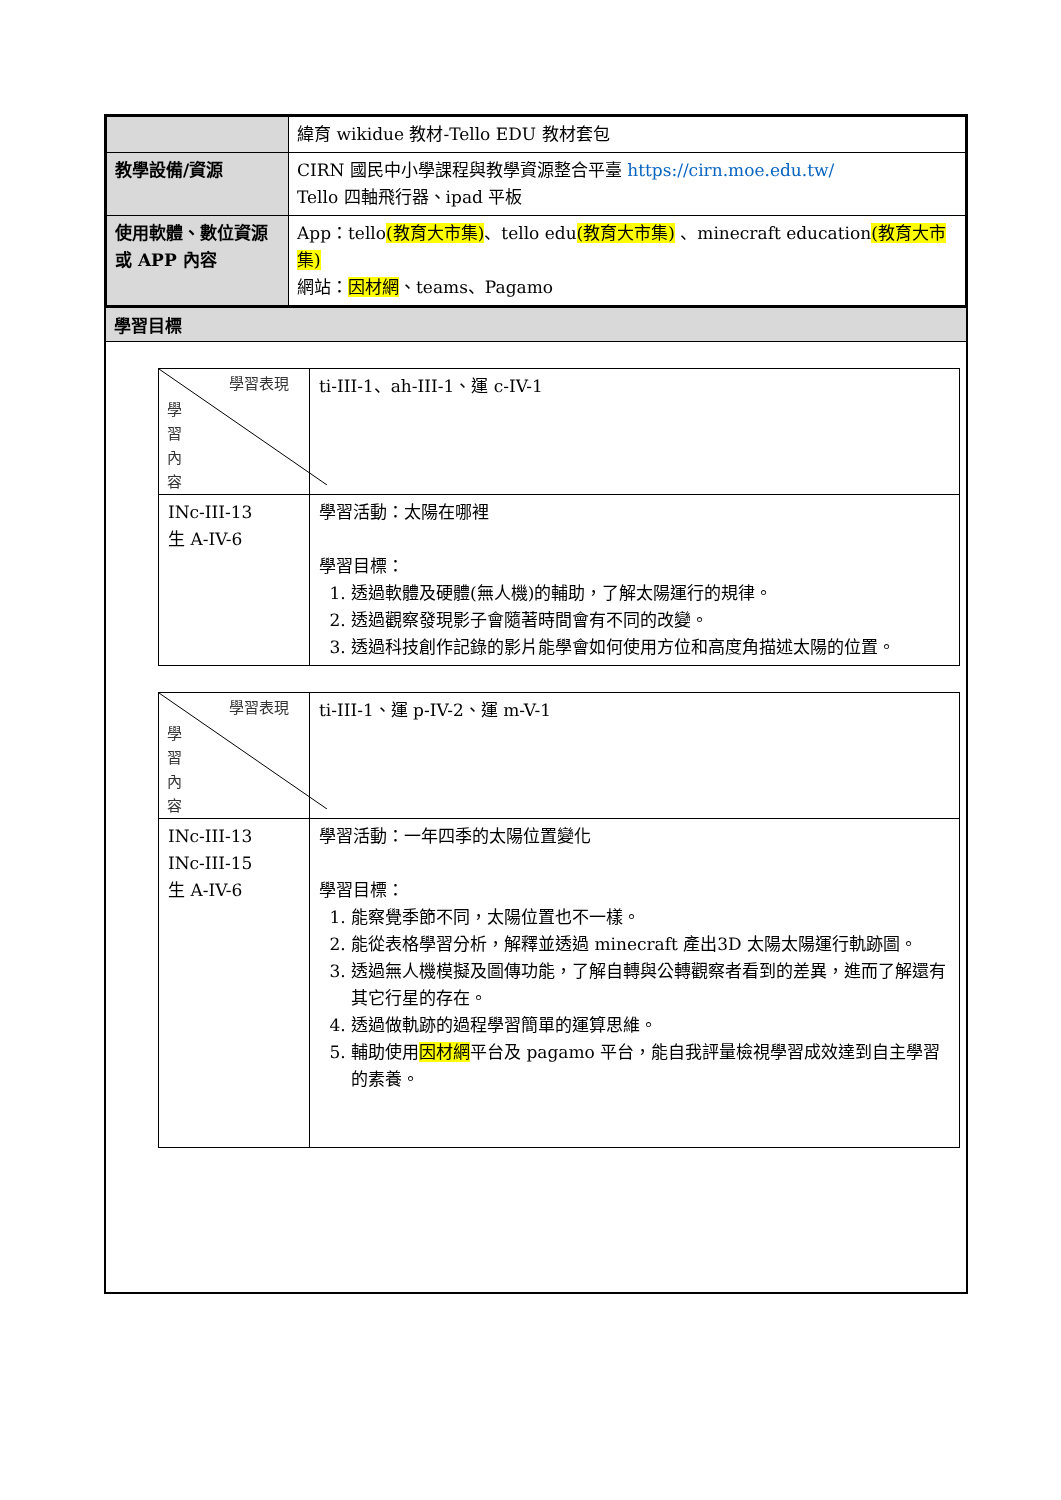| | 緯育 wikidue 教材-Tello EDU 教材套包 |
| 教學設備/資源 | CIRN 國民中小學課程與教學資源整合平臺 https://cirn.moe.edu.tw/ Tello 四軸飛行器、ipad 平板 |
| 使用軟體、數位資源或 APP 內容 | App：tello (教育大市集) 、tello edu (教育大市集) 、minecraft education (教育大市集) 網站： 因材網 、teams、Pagamo |
學習目標
| 學習表現 學習內容 | ti-III-1、ah-III-1、運 c-IV-1 |
| INc-III-13 生 A-IV-6 | 學習活動：太陽在哪裡 學習目標： 1. 透過軟體及硬體(無人機)的輔助，了解太陽運行的規律。 2. 透過觀察發現影子會隨著時間會有不同的改變。 3. 透過科技創作記錄的影片能學會如何使用方位和高度角描述太陽的位置。 |
| 學習表現 學習內容 | ti-III-1、運 p-IV-2、運 m-V-1 |
| INc-III-13 INc-III-15 生 A-IV-6 | 學習活動：一年四季的太陽位置變化 學習目標： 1. 能察覺季節不同，太陽位置也不一樣。 2. 能從表格學習分析，解釋並透過 minecraft 產出3D 太陽太陽運行軌跡圖。 3. 透過無人機模擬及圖傳功能，了解自轉與公轉觀察者看到的差異，進而了解還有其它行星的存在。 4. 透過做軌跡的過程學習簡單的運算思維。 5. 輔助使用 因材網 平台及 pagamo 平台，能自我評量檢視學習成效達到自主學習的素養。 |